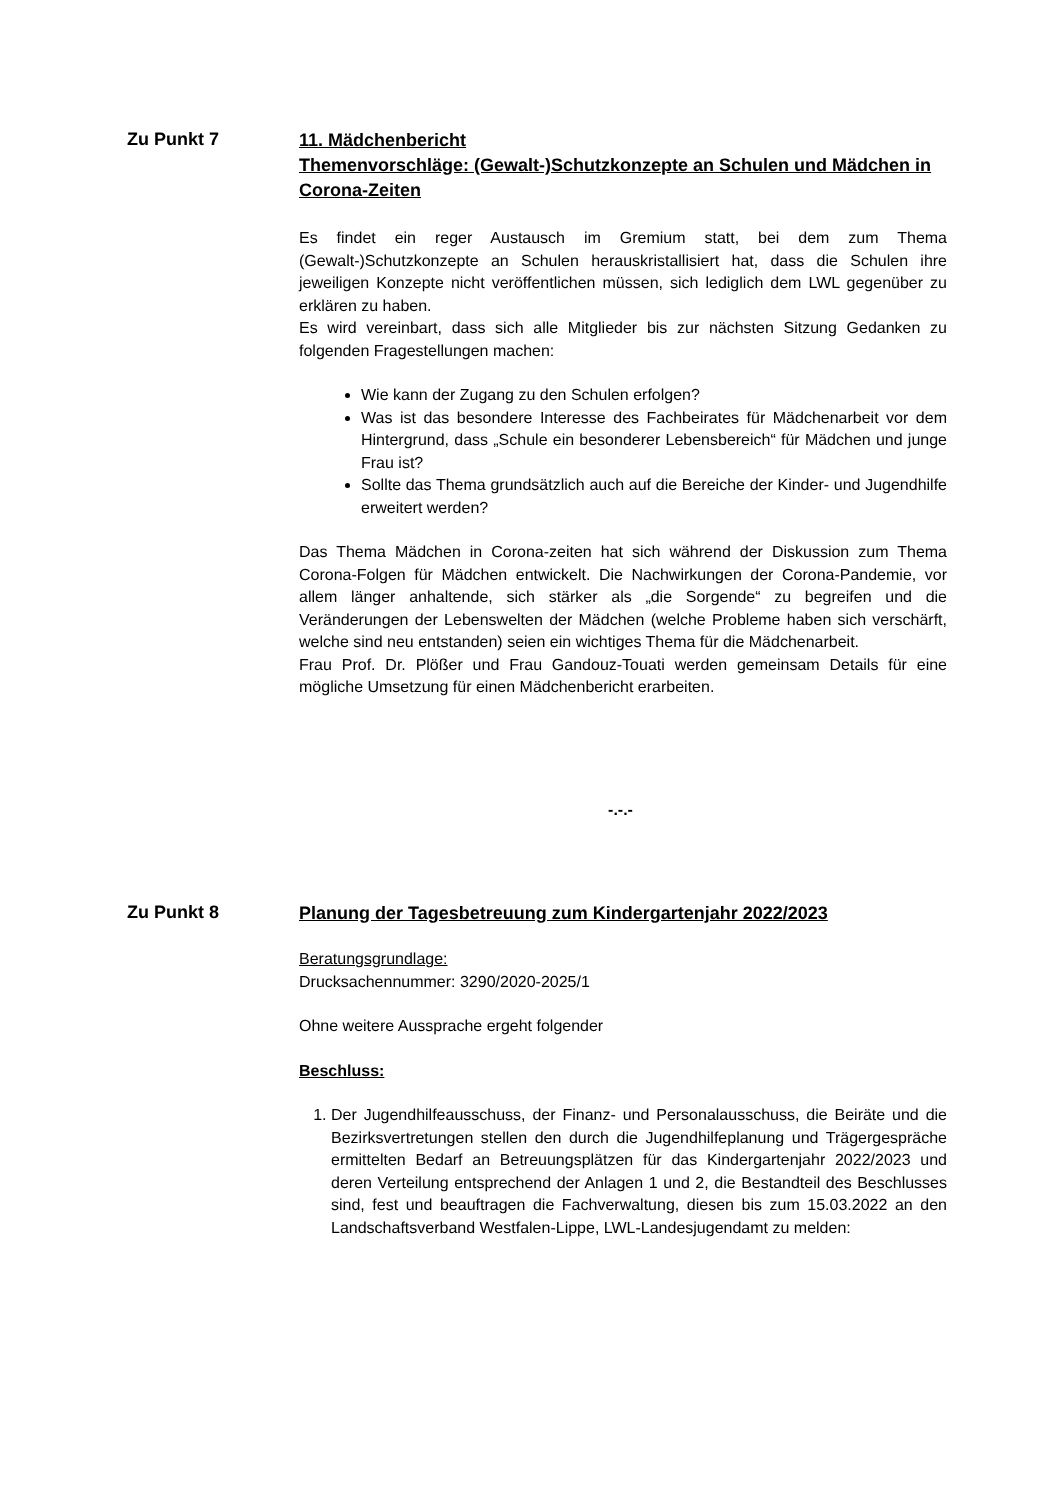Zu Punkt 7
11. Mädchenbericht
Themenvorschläge: (Gewalt-)Schutzkonzepte an Schulen und Mädchen in Corona-Zeiten
Es findet ein reger Austausch im Gremium statt, bei dem zum Thema (Gewalt-)Schutzkonzepte an Schulen herauskristallisiert hat, dass die Schulen ihre jeweiligen Konzepte nicht veröffentlichen müssen, sich lediglich dem LWL gegenüber zu erklären zu haben.
Es wird vereinbart, dass sich alle Mitglieder bis zur nächsten Sitzung Gedanken zu folgenden Fragestellungen machen:
Wie kann der Zugang zu den Schulen erfolgen?
Was ist das besondere Interesse des Fachbeirates für Mädchenarbeit vor dem Hintergrund, dass „Schule ein besonderer Lebensbereich“ für Mädchen und junge Frau ist?
Sollte das Thema grundsätzlich auch auf die Bereiche der Kinder- und Jugendhilfe erweitert werden?
Das Thema Mädchen in Corona-zeiten hat sich während der Diskussion zum Thema Corona-Folgen für Mädchen entwickelt. Die Nachwirkungen der Corona-Pandemie, vor allem länger anhaltende, sich stärker als „die Sorgende“ zu begreifen und die Veränderungen der Lebenswelten der Mädchen (welche Probleme haben sich verschärft, welche sind neu entstanden) seien ein wichtiges Thema für die Mädchenarbeit.
Frau Prof. Dr. Plößer und Frau Gandouz-Touati werden gemeinsam Details für eine mögliche Umsetzung für einen Mädchenbericht erarbeiten.
-.-.-
Zu Punkt 8
Planung der Tagesbetreuung zum Kindergartenjahr 2022/2023
Beratungsgrundlage:
Drucksachennummer: 3290/2020-2025/1
Ohne weitere Aussprache ergeht folgender
Beschluss:
1. Der Jugendhilfeausschuss, der Finanz- und Personalausschuss, die Beiräte und die Bezirksvertretungen stellen den durch die Jugendhilfeplanung und Trägergespräche ermittelten Bedarf an Betreuungsplätzen für das Kindergartenjahr 2022/2023 und deren Verteilung entsprechend der Anlagen 1 und 2, die Bestandteil des Beschlusses sind, fest und beauftragen die Fachverwaltung, diesen bis zum 15.03.2022 an den Landschaftsverband Westfalen-Lippe, LWL-Landesjugendamt zu melden: